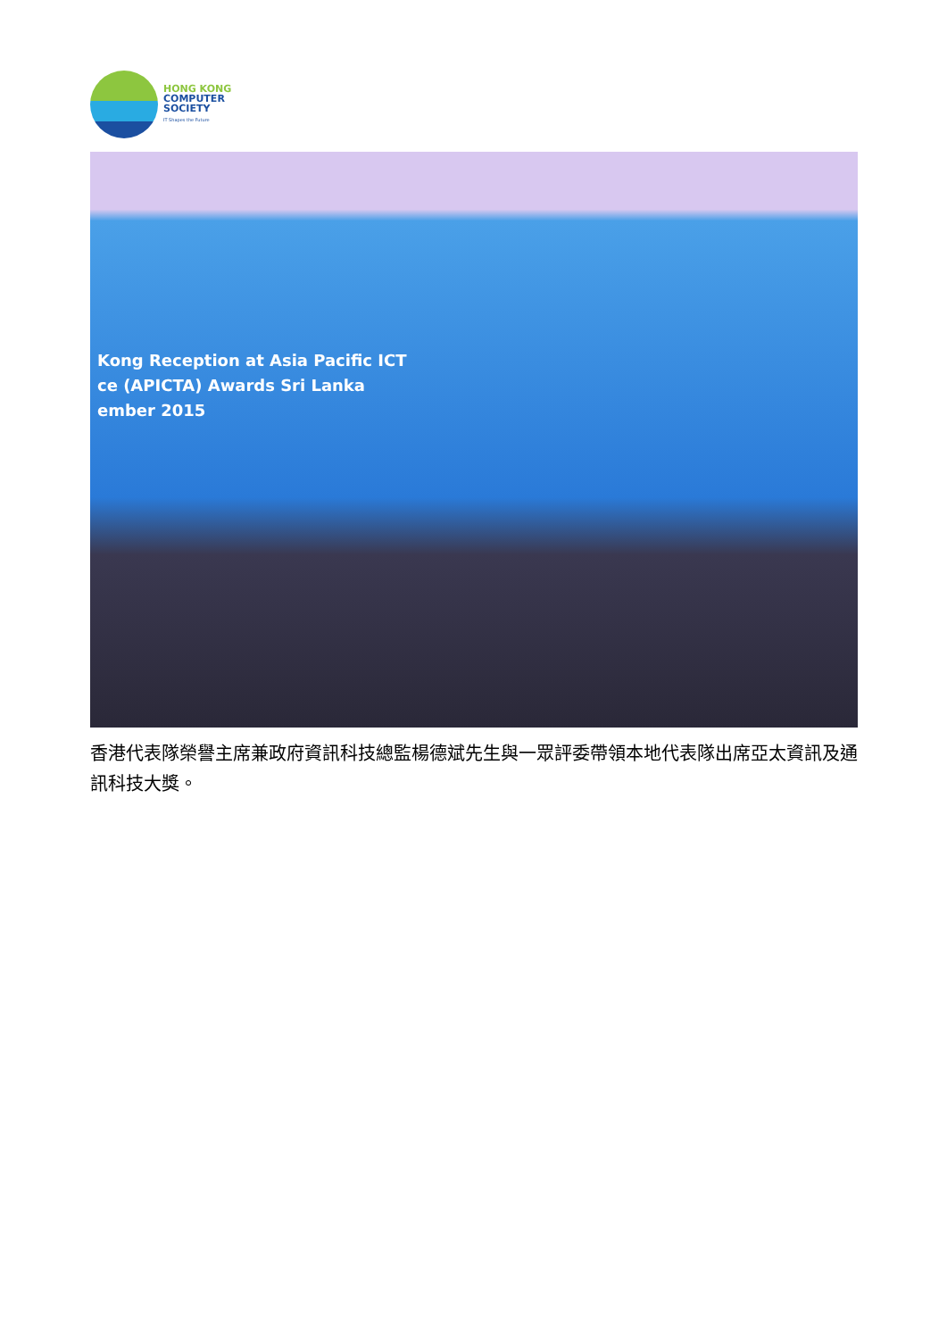HONG KONG
COMPUTER
SOCIETY
IT Shapes the Future
Kong Reception at Asia Pacific ICT
ce (APICTA) Awards Sri Lanka
ember 2015
香港代表隊榮譽主席兼政府資訊科技總監楊德斌先生與一眾評委帶領本地代表隊出席亞太資訊及通訊科技大獎。